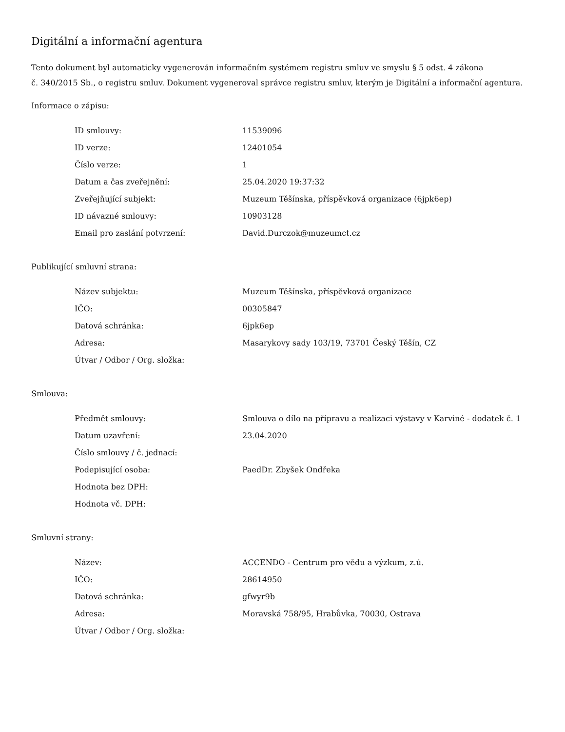Digitální a informační agentura
Tento dokument byl automaticky vygenerován informačním systémem registru smluv ve smyslu § 5 odst. 4 zákona
č. 340/2015 Sb., o registru smluv. Dokument vygeneroval správce registru smluv, kterým je Digitální a informační agentura.
Informace o zápisu:
| ID smlouvy: | 11539096 |
| ID verze: | 12401054 |
| Číslo verze: | 1 |
| Datum a čas zveřejnění: | 25.04.2020 19:37:32 |
| Zveřejňující subjekt: | Muzeum Těšínska, příspěvková organizace (6jpk6ep) |
| ID návazné smlouvy: | 10903128 |
| Email pro zaslání potvrzení: | David.Durczok@muzeumct.cz |
Publikující smluvní strana:
| Název subjektu: | Muzeum Těšínska, příspěvková organizace |
| IČO: | 00305847 |
| Datová schránka: | 6jpk6ep |
| Adresa: | Masarykovy sady 103/19, 73701 Český Těšín, CZ |
| Útvar / Odbor / Org. složka: | |
Smlouva:
| Předmět smlouvy: | Smlouva o dílo na přípravu a realizaci výstavy v Karviné - dodatek č. 1 |
| Datum uzavření: | 23.04.2020 |
| Číslo smlouvy / č. jednací: | |
| Podepisující osoba: | PaedDr. Zbyšek Ondřeka |
| Hodnota bez DPH: | |
| Hodnota vč. DPH: | |
Smluvní strany:
| Název: | ACCENDO - Centrum pro vědu a výzkum, z.ú. |
| IČO: | 28614950 |
| Datová schránka: | gfwyr9b |
| Adresa: | Moravská 758/95, Hrabůvka, 70030, Ostrava |
| Útvar / Odbor / Org. složka: | |